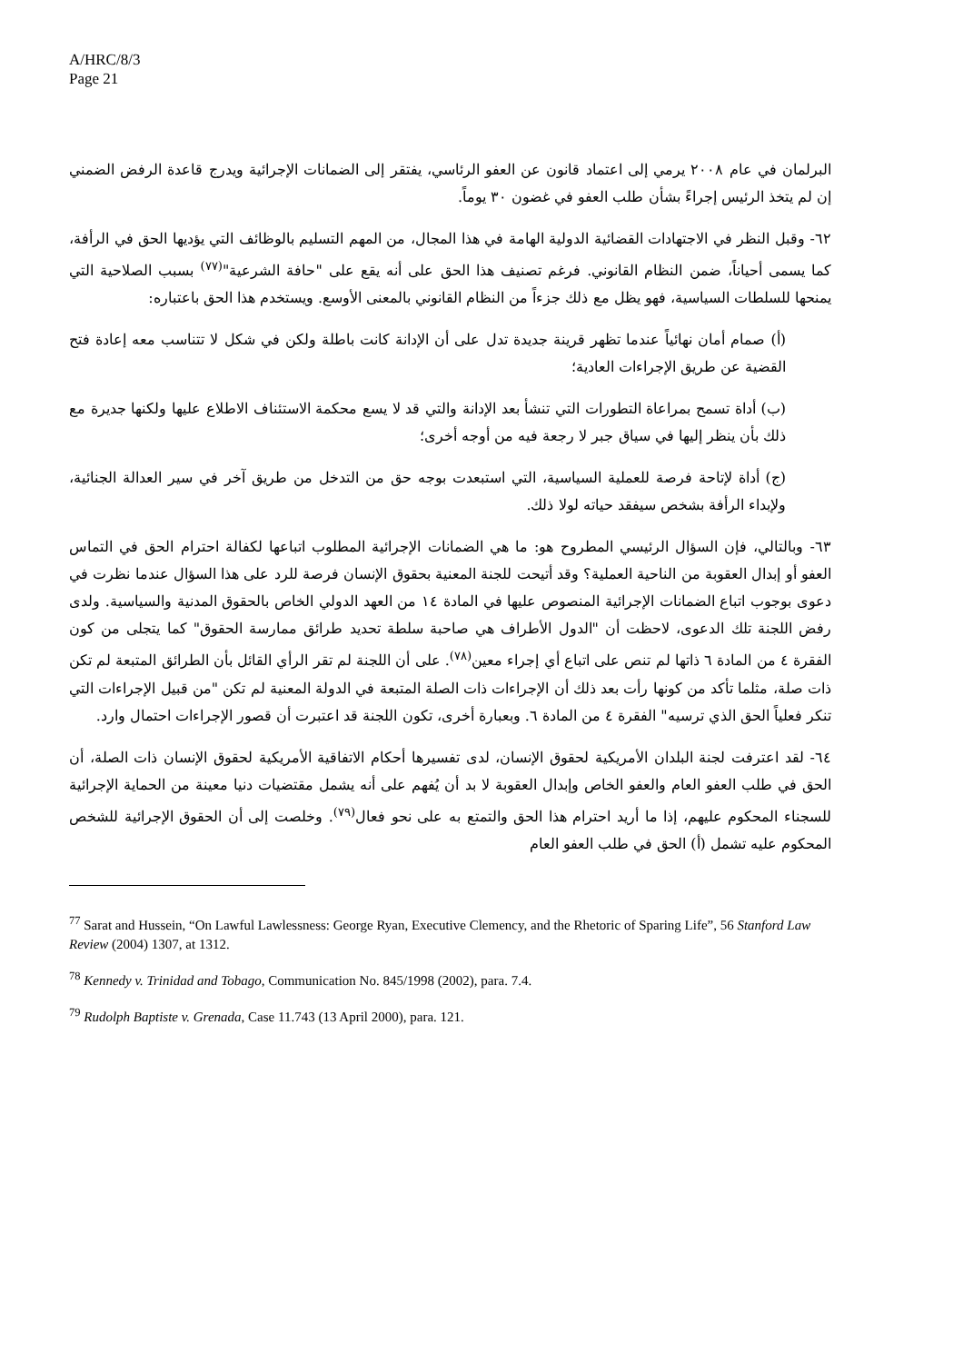A/HRC/8/3
Page 21
البرلمان في عام ٢٠٠٨ يرمي إلى اعتماد قانون عن العفو الرئاسي، يفتقر إلى الضمانات الإجرائية ويدرج قاعدة الرفض الضمني إن لم يتخذ الرئيس إجراءً بشأن طلب العفو في غضون ٣٠ يوماً.
٦٢- وقبل النظر في الاجتهادات القضائية الدولية الهامة في هذا المجال، من المهم التسليم بالوظائف التي يؤديها الحق في الرأفة، كما يسمى أحياناً، ضمن النظام القانوني. فرغم تصنيف هذا الحق على أنه يقع على "حافة الشرعية"<sup>(٧٧)</sup> بسبب الصلاحية التي يمنحها للسلطات السياسية، فهو يظل مع ذلك جزءاً من النظام القانوني بالمعنى الأوسع. ويستخدم هذا الحق باعتباره:
(أ) صمام أمان نهائياً عندما تظهر قرينة جديدة تدل على أن الإدانة كانت باطلة ولكن في شكل لا تتناسب معه إعادة فتح القضية عن طريق الإجراءات العادية؛
(ب) أداة تسمح بمراعاة التطورات التي تنشأ بعد الإدانة والتي قد لا يسع محكمة الاستئناف الاطلاع عليها ولكنها جديرة مع ذلك بأن ينظر إليها في سياق جبر لا رجعة فيه من أوجه أخرى؛
(ج) أداة لإتاحة فرصة للعملية السياسية، التي استبعدت بوجه حق من التدخل من طريق آخر في سير العدالة الجنائية، ولإبداء الرأفة بشخص سيفقد حياته لولا ذلك.
٦٣- وبالتالي، فإن السؤال الرئيسي المطروح هو: ما هي الضمانات الإجرائية المطلوب اتباعها لكفالة احترام الحق في التماس العفو أو إبدال العقوبة من الناحية العملية؟ وقد أتيحت للجنة المعنية بحقوق الإنسان فرصة للرد على هذا السؤال عندما نظرت في دعوى بوجوب اتباع الضمانات الإجرائية المنصوص عليها في المادة ١٤ من العهد الدولي الخاص بالحقوق المدنية والسياسية. ولدى رفض اللجنة تلك الدعوى، لاحظت أن "الدول الأطراف هي صاحبة سلطة تحديد طرائق ممارسة الحقوق" كما يتجلى من كون الفقرة ٤ من المادة ٦ ذاتها لم تنص على اتباع أي إجراء معين<sup>(٧٨)</sup>. على أن اللجنة لم تقر الرأي القائل بأن الطرائق المتبعة لم تكن ذات صلة، مثلما تأكد من كونها رأت بعد ذلك أن الإجراءات ذات الصلة المتبعة في الدولة المعنية لم تكن "من قبيل الإجراءات التي تنكر فعلياً الحق الذي ترسيه" الفقرة ٤ من المادة ٦. وبعبارة أخرى، تكون اللجنة قد اعتبرت أن قصور الإجراءات احتمال وارد.
٦٤- لقد اعترفت لجنة البلدان الأمريكية لحقوق الإنسان، لدى تفسيرها أحكام الاتفاقية الأمريكية لحقوق الإنسان ذات الصلة، أن الحق في طلب العفو العام والعفو الخاص وإبدال العقوبة لا بد أن يُفهم على أنه يشمل مقتضيات دنيا معينة من الحماية الإجرائية للسجناء المحكوم عليهم، إذا ما أريد احترام هذا الحق والتمتع به على نحو فعال<sup>(٧٩)</sup>. وخلصت إلى أن الحقوق الإجرائية للشخص المحكوم عليه تشمل (أ) الحق في طلب العفو العام
<sup>77</sup> Sarat and Hussein, “On Lawful Lawlessness: George Ryan, Executive Clemency, and the Rhetoric of Sparing Life”, 56 Stanford Law Review (2004) 1307, at 1312.
<sup>78</sup> Kennedy v. Trinidad and Tobago, Communication No. 845/1998 (2002), para. 7.4.
<sup>79</sup> Rudolph Baptiste v. Grenada, Case 11.743 (13 April 2000), para. 121.